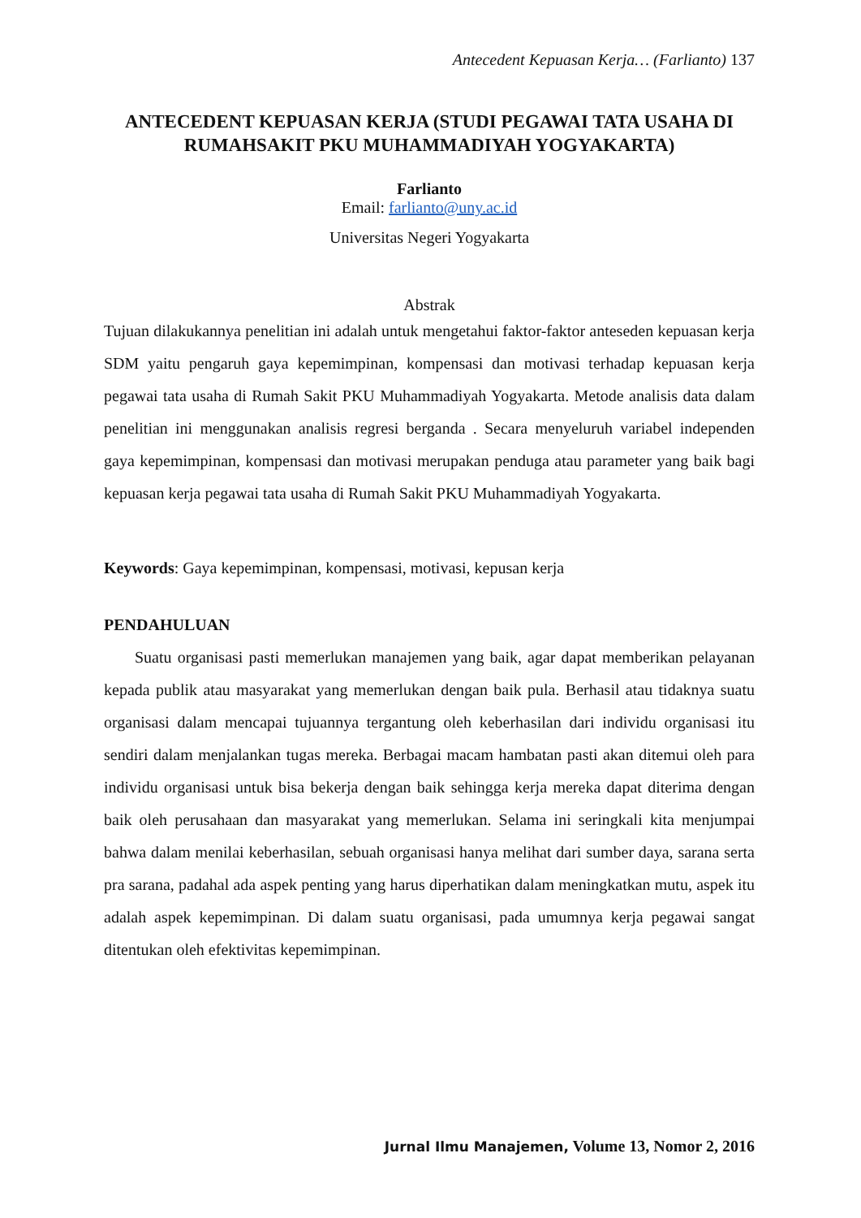Antecedent Kepuasan Kerja… (Farlianto) 137
ANTECEDENT KEPUASAN KERJA (STUDI PEGAWAI TATA USAHA DI RUMAHSAKIT PKU MUHAMMADIYAH YOGYAKARTA)
Farlianto
Email: farlianto@uny.ac.id
Universitas Negeri Yogyakarta
Abstrak
Tujuan dilakukannya penelitian ini adalah untuk mengetahui faktor-faktor anteseden kepuasan kerja SDM yaitu pengaruh gaya kepemimpinan, kompensasi dan motivasi terhadap kepuasan kerja pegawai tata usaha di Rumah Sakit PKU Muhammadiyah Yogyakarta. Metode analisis data dalam penelitian ini menggunakan analisis regresi berganda . Secara menyeluruh variabel independen gaya kepemimpinan, kompensasi dan motivasi merupakan penduga atau parameter yang baik bagi kepuasan kerja pegawai tata usaha di Rumah Sakit PKU Muhammadiyah Yogyakarta.
Keywords: Gaya kepemimpinan, kompensasi, motivasi, kepusan kerja
PENDAHULUAN
Suatu organisasi pasti memerlukan manajemen yang baik, agar dapat memberikan pelayanan kepada publik atau masyarakat yang memerlukan dengan baik pula. Berhasil atau tidaknya suatu organisasi dalam mencapai tujuannya tergantung oleh keberhasilan dari individu organisasi itu sendiri dalam menjalankan tugas mereka. Berbagai macam hambatan pasti akan ditemui oleh para individu organisasi untuk bisa bekerja dengan baik sehingga kerja mereka dapat diterima dengan baik oleh perusahaan dan masyarakat yang memerlukan. Selama ini seringkali kita menjumpai bahwa dalam menilai keberhasilan, sebuah organisasi hanya melihat dari sumber daya, sarana serta pra sarana, padahal ada aspek penting yang harus diperhatikan dalam meningkatkan mutu, aspek itu adalah aspek kepemimpinan. Di dalam suatu organisasi, pada umumnya kerja pegawai sangat ditentukan oleh efektivitas kepemimpinan.
Jurnal Ilmu Manajemen, Volume 13, Nomor 2, 2016